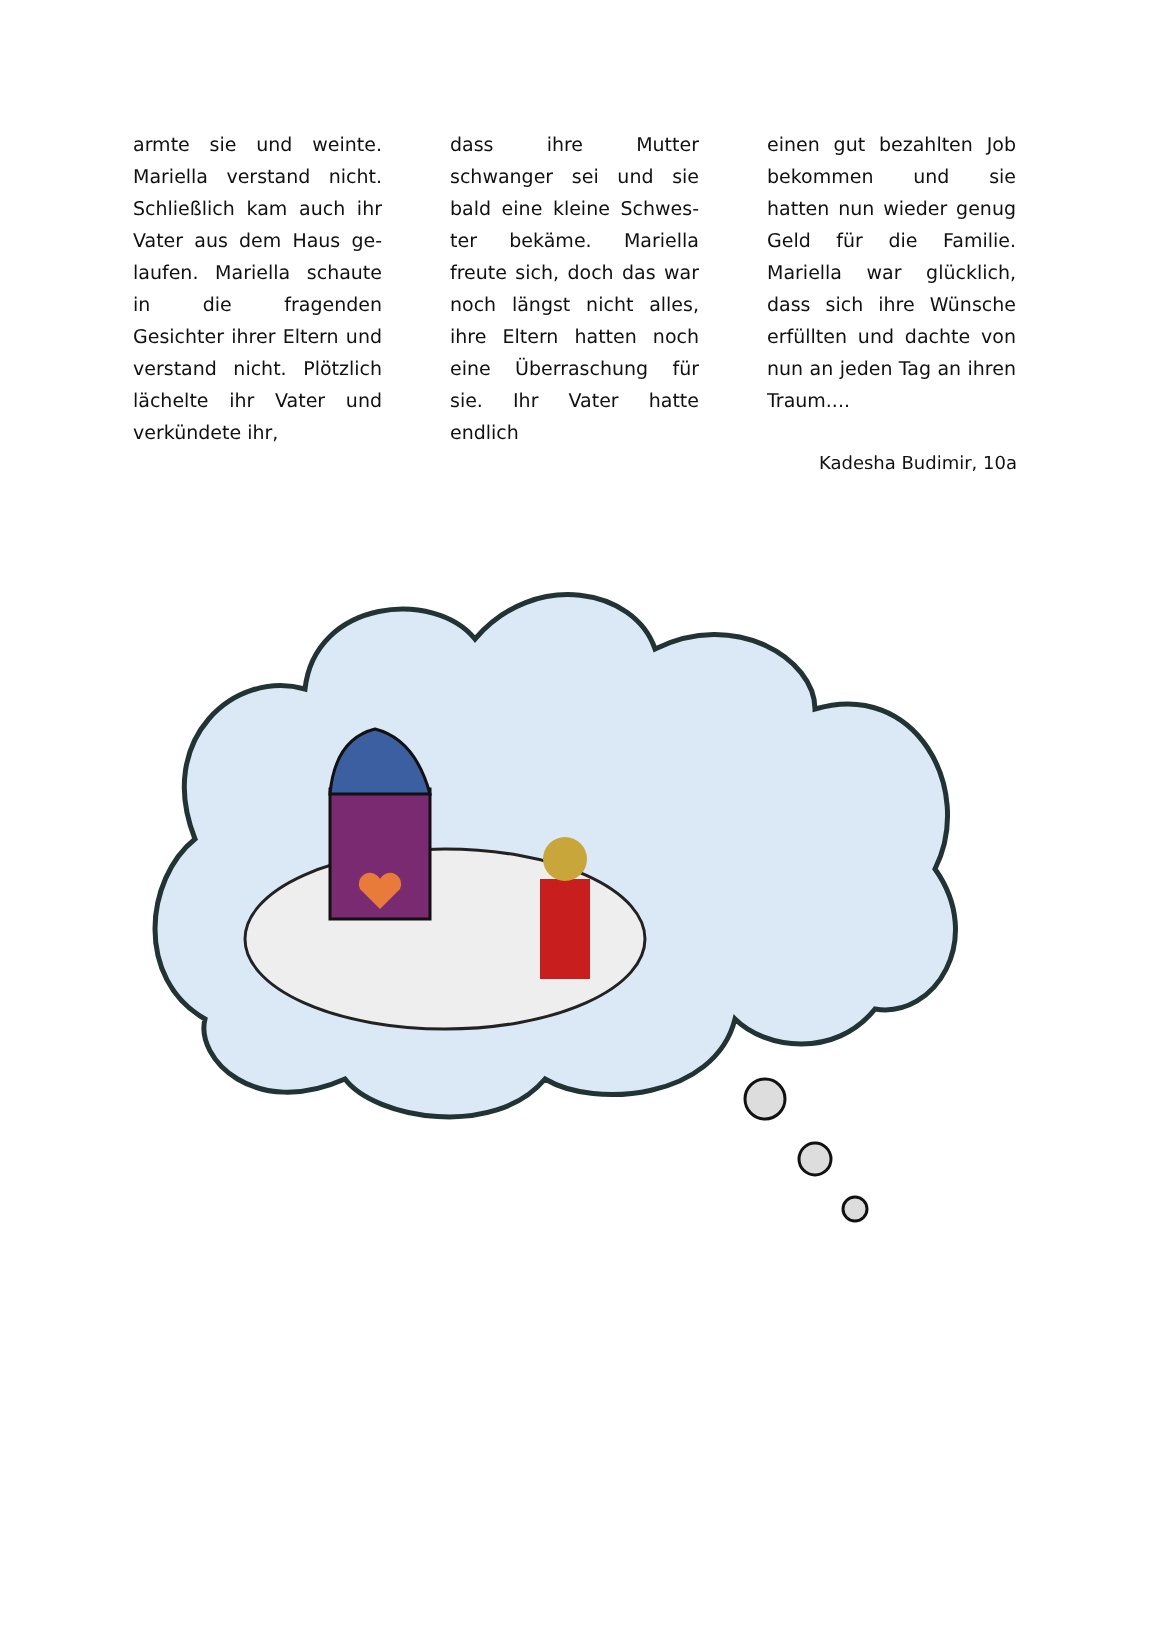armte sie und weinte. Mariella verstand nicht. Schließlich kam auch ihr Vater aus dem Haus ge-laufen. Mariella schaute in die fragenden Gesichter ihrer Eltern und verstand nicht. Plötzlich lächelte ihr Vater und verkündete ihr,
dass ihre Mutter schwanger sei und sie bald eine kleine Schwes-ter bekäme. Mariella freute sich, doch das war noch längst nicht alles, ihre Eltern hatten noch eine Überraschung für sie. Ihr Vater hatte endlich
einen gut bezahlten Job bekommen und sie hatten nun wieder genug Geld für die Familie. Mariella war glücklich, dass sich ihre Wünsche erfüllten und dachte von nun an jeden Tag an ihren Traum....
Kadesha Budimir, 10a